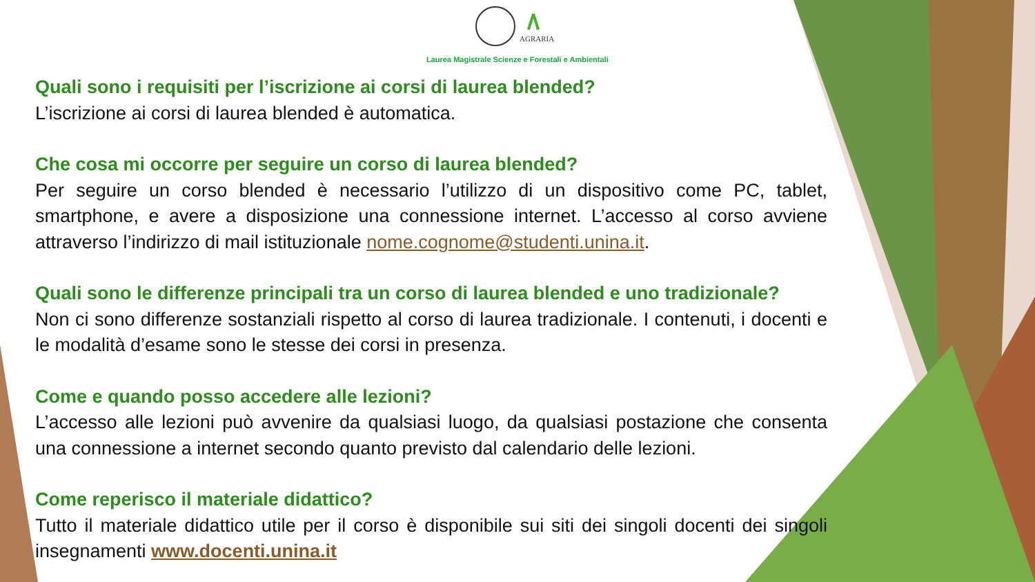AGRARIA
Laurea Magistrale Scienze e Forestali e Ambientali
Quali sono i requisiti per l’iscrizione ai corsi di laurea blended?
L’iscrizione ai corsi di laurea blended è automatica.
Che cosa mi occorre per seguire un corso di laurea blended?
Per seguire un corso blended è necessario l’utilizzo di un dispositivo come PC, tablet, smartphone, e avere a disposizione una connessione internet. L’accesso al corso avviene attraverso l’indirizzo di mail istituzionale nome.cognome@studenti.unina.it.
Quali sono le differenze principali tra un corso di laurea blended e uno tradizionale?
Non ci sono differenze sostanziali rispetto al corso di laurea tradizionale. I contenuti, i docenti e le modalità d’esame sono le stesse dei corsi in presenza.
Come e quando posso accedere alle lezioni?
L’accesso alle lezioni può avvenire da qualsiasi luogo, da qualsiasi postazione che consenta una connessione a internet secondo quanto previsto dal calendario delle lezioni.
Come reperisco il materiale didattico?
Tutto il materiale didattico utile per il corso è disponibile sui siti dei singoli docenti dei singoli insegnamenti www.docenti.unina.it